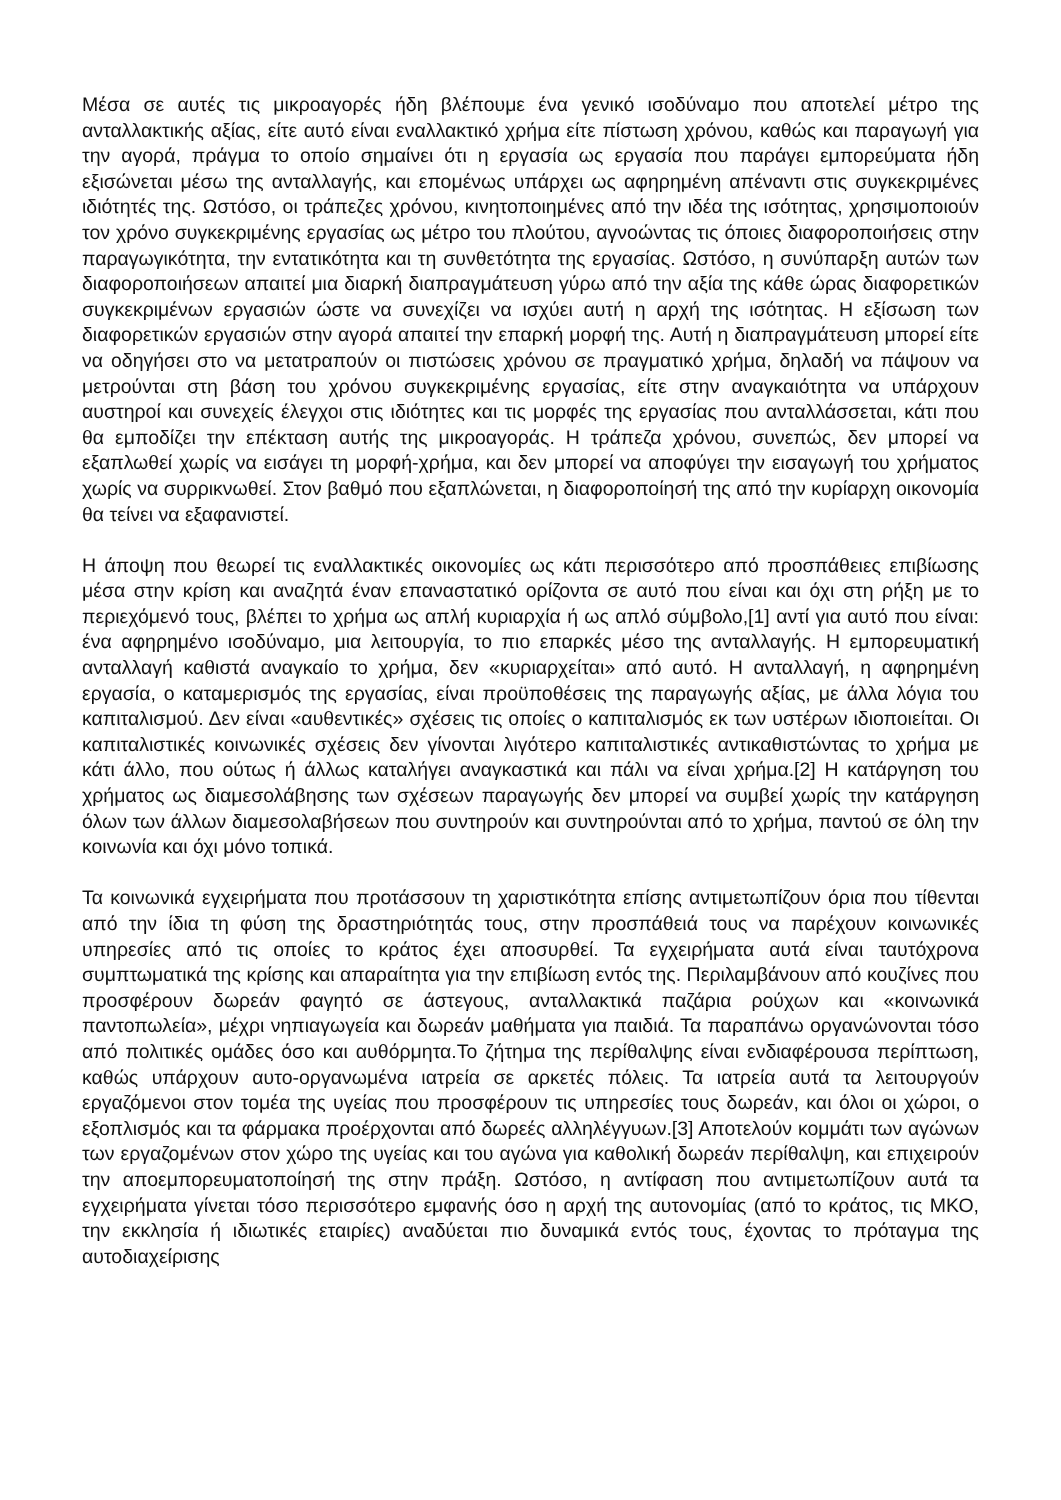Μέσα σε αυτές τις μικροαγορές ήδη βλέπουμε ένα γενικό ισοδύναμο που αποτελεί μέτρο της ανταλλακτικής αξίας, είτε αυτό είναι εναλλακτικό χρήμα είτε πίστωση χρόνου, καθώς και παραγωγή για την αγορά, πράγμα το οποίο σημαίνει ότι η εργασία ως εργασία που παράγει εμπορεύματα ήδη εξισώνεται μέσω της ανταλλαγής, και επομένως υπάρχει ως αφηρημένη απέναντι στις συγκεκριμένες ιδιότητές της. Ωστόσο, οι τράπεζες χρόνου, κινητοποιημένες από την ιδέα της ισότητας, χρησιμοποιούν τον χρόνο συγκεκριμένης εργασίας ως μέτρο του πλούτου, αγνοώντας τις όποιες διαφοροποιήσεις στην παραγωγικότητα, την εντατικότητα και τη συνθετότητα της εργασίας. Ωστόσο, η συνύπαρξη αυτών των διαφοροποιήσεων απαιτεί μια διαρκή διαπραγμάτευση γύρω από την αξία της κάθε ώρας διαφορετικών συγκεκριμένων εργασιών ώστε να συνεχίζει να ισχύει αυτή η αρχή της ισότητας. Η εξίσωση των διαφορετικών εργασιών στην αγορά απαιτεί την επαρκή μορφή της. Αυτή η διαπραγμάτευση μπορεί είτε να οδηγήσει στο να μετατραπούν οι πιστώσεις χρόνου σε πραγματικό χρήμα, δηλαδή να πάψουν να μετρούνται στη βάση του χρόνου συγκεκριμένης εργασίας, είτε στην αναγκαιότητα να υπάρχουν αυστηροί και συνεχείς έλεγχοι στις ιδιότητες και τις μορφές της εργασίας που ανταλλάσσεται, κάτι που θα εμποδίζει την επέκταση αυτής της μικροαγοράς. Η τράπεζα χρόνου, συνεπώς, δεν μπορεί να εξαπλωθεί χωρίς να εισάγει τη μορφή-χρήμα, και δεν μπορεί να αποφύγει την εισαγωγή του χρήματος χωρίς να συρρικνωθεί. Στον βαθμό που εξαπλώνεται, η διαφοροποίησή της από την κυρίαρχη οικονομία θα τείνει να εξαφανιστεί.
Η άποψη που θεωρεί τις εναλλακτικές οικονομίες ως κάτι περισσότερο από προσπάθειες επιβίωσης μέσα στην κρίση και αναζητά έναν επαναστατικό ορίζοντα σε αυτό που είναι και όχι στη ρήξη με το περιεχόμενό τους, βλέπει το χρήμα ως απλή κυριαρχία ή ως απλό σύμβολο,[1] αντί για αυτό που είναι: ένα αφηρημένο ισοδύναμο, μια λειτουργία, το πιο επαρκές μέσο της ανταλλαγής. Η εμπορευματική ανταλλαγή καθιστά αναγκαίο το χρήμα, δεν «κυριαρχείται» από αυτό. Η ανταλλαγή, η αφηρημένη εργασία, ο καταμερισμός της εργασίας, είναι προϋποθέσεις της παραγωγής αξίας, με άλλα λόγια του καπιταλισμού. Δεν είναι «αυθεντικές» σχέσεις τις οποίες ο καπιταλισμός εκ των υστέρων ιδιοποιείται. Οι καπιταλιστικές κοινωνικές σχέσεις δεν γίνονται λιγότερο καπιταλιστικές αντικαθιστώντας το χρήμα με κάτι άλλο, που ούτως ή άλλως καταλήγει αναγκαστικά και πάλι να είναι χρήμα.[2] Η κατάργηση του χρήματος ως διαμεσολάβησης των σχέσεων παραγωγής δεν μπορεί να συμβεί χωρίς την κατάργηση όλων των άλλων διαμεσολαβήσεων που συντηρούν και συντηρούνται από το χρήμα, παντού σε όλη την κοινωνία και όχι μόνο τοπικά.
Τα κοινωνικά εγχειρήματα που προτάσσουν τη χαριστικότητα επίσης αντιμετωπίζουν όρια που τίθενται από την ίδια τη φύση της δραστηριότητάς τους, στην προσπάθειά τους να παρέχουν κοινωνικές υπηρεσίες από τις οποίες το κράτος έχει αποσυρθεί. Τα εγχειρήματα αυτά είναι ταυτόχρονα συμπτωματικά της κρίσης και απαραίτητα για την επιβίωση εντός της. Περιλαμβάνουν από κουζίνες που προσφέρουν δωρεάν φαγητό σε άστεγους, ανταλλακτικά παζάρια ρούχων και «κοινωνικά παντοπωλεία», μέχρι νηπιαγωγεία και δωρεάν μαθήματα για παιδιά. Τα παραπάνω οργανώνονται τόσο από πολιτικές ομάδες όσο και αυθόρμητα.Το ζήτημα της περίθαλψης είναι ενδιαφέρουσα περίπτωση, καθώς υπάρχουν αυτο-οργανωμένα ιατρεία σε αρκετές πόλεις. Τα ιατρεία αυτά τα λειτουργούν εργαζόμενοι στον τομέα της υγείας που προσφέρουν τις υπηρεσίες τους δωρεάν, και όλοι οι χώροι, ο εξοπλισμός και τα φάρμακα προέρχονται από δωρεές αλληλέγγυων.[3] Αποτελούν κομμάτι των αγώνων των εργαζομένων στον χώρο της υγείας και του αγώνα για καθολική δωρεάν περίθαλψη, και επιχειρούν την αποεμπορευματοποίησή της στην πράξη. Ωστόσο, η αντίφαση που αντιμετωπίζουν αυτά τα εγχειρήματα γίνεται τόσο περισσότερο εμφανής όσο η αρχή της αυτονομίας (από το κράτος, τις ΜΚΟ, την εκκλησία ή ιδιωτικές εταιρίες) αναδύεται πιο δυναμικά εντός τους, έχοντας το πρόταγμα της αυτοδιαχείρισης